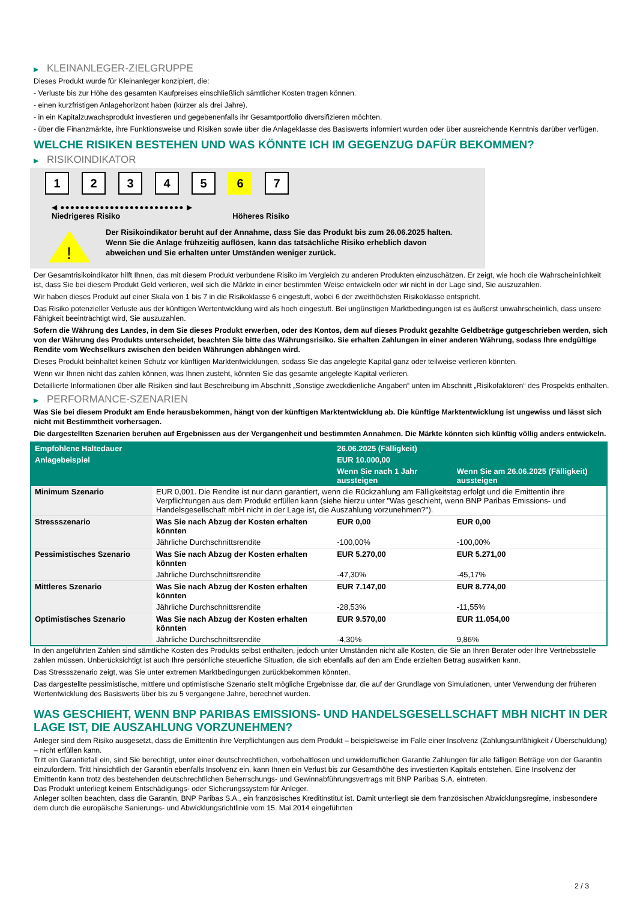▶ KLEINANLEGER-ZIELGRUPPE
Dieses Produkt wurde für Kleinanleger konzipiert, die:
- Verluste bis zur Höhe des gesamten Kaufpreises einschließlich sämtlicher Kosten tragen können.
- einen kurzfristigen Anlagehorizont haben (kürzer als drei Jahre).
- in ein Kapitalzuwachsprodukt investieren und gegebenenfalls ihr Gesamtportfolio diversifizieren möchten.
- über die Finanzmärkte, ihre Funktionsweise und Risiken sowie über die Anlageklasse des Basiswerts informiert wurden oder über ausreichende Kenntnis darüber verfügen.
WELCHE RISIKEN BESTEHEN UND WAS KÖNNTE ICH IM GEGENZUG DAFÜR BEKOMMEN?
▶ RISIKOINDIKATOR
1 2 3 4 5 6 7
◀ ●●●●●●●●●●●●●●●●●●●●●●●●● ▶
Niedrigeres Risiko Höheres Risiko
!
Der Risikoindikator beruht auf der Annahme, dass Sie das Produkt bis zum 26.06.2025 halten.
Wenn Sie die Anlage frühzeitig auflösen, kann das tatsächliche Risiko erheblich davon abweichen und Sie erhalten unter Umständen weniger zurück.
Der Gesamtrisikoindikator hilft Ihnen, das mit diesem Produkt verbundene Risiko im Vergleich zu anderen Produkten einzuschätzen. Er zeigt, wie hoch die Wahrscheinlichkeit ist, dass Sie bei diesem Produkt Geld verlieren, weil sich die Märkte in einer bestimmten Weise entwickeln oder wir nicht in der Lage sind, Sie auszuzahlen.
Wir haben dieses Produkt auf einer Skala von 1 bis 7 in die Risikoklasse 6 eingestuft, wobei 6 der zweithöchsten Risikoklasse entspricht.
Das Risiko potenzieller Verluste aus der künftigen Wertentwicklung wird als hoch eingestuft. Bei ungünstigen Marktbedingungen ist es äußerst unwahrscheinlich, dass unsere Fähigkeit beeinträchtigt wird, Sie auszuzahlen.
Sofern die Währung des Landes, in dem Sie dieses Produkt erwerben, oder des Kontos, dem auf dieses Produkt gezahlte Geldbeträge gutgeschrieben werden, sich von der Währung des Produkts unterscheidet, beachten Sie bitte das Währungsrisiko. Sie erhalten Zahlungen in einer anderen Währung, sodass Ihre endgültige Rendite vom Wechselkurs zwischen den beiden Währungen abhängen wird.
Dieses Produkt beinhaltet keinen Schutz vor künftigen Marktentwicklungen, sodass Sie das angelegte Kapital ganz oder teilweise verlieren könnten.
Wenn wir Ihnen nicht das zahlen können, was Ihnen zusteht, könnten Sie das gesamte angelegte Kapital verlieren.
Detaillierte Informationen über alle Risiken sind laut Beschreibung im Abschnitt „Sonstige zweckdienliche Angaben“ unten im Abschnitt „Risikofaktoren“ des Prospekts enthalten.
▶ PERFORMANCE-SZENARIEN
Was Sie bei diesem Produkt am Ende herausbekommen, hängt von der künftigen Marktentwicklung ab. Die künftige Marktentwicklung ist ungewiss und lässt sich nicht mit Bestimmtheit vorhersagen.
Die dargestellten Szenarien beruhen auf Ergebnissen aus der Vergangenheit und bestimmten Annahmen. Die Märkte könnten sich künftig völlig anders entwickeln.
| Empfohlene Haltedauer | | 26.06.2025 (Fälligkeit) | |
| --- | --- | --- | --- |
| Anlagebeispiel | | EUR 10.000,00 | |
| | | Wenn Sie nach 1 Jahr aussteigen | Wenn Sie am 26.06.2025 (Fälligkeit) aussteigen |
| Minimum Szenario | EUR 0,001. Die Rendite ist nur dann garantiert, wenn die Rückzahlung am Fälligkeitstag erfolgt und die Emittentin ihre Verpflichtungen aus dem Produkt erfüllen kann (siehe hierzu unter "Was geschieht, wenn BNP Paribas Emissions- und Handelsgesellschaft mbH nicht in der Lage ist, die Auszahlung vorzunehmen?"). | | |
| Stressszenario | Was Sie nach Abzug der Kosten erhalten könnten | EUR 0,00 | EUR 0,00 |
| | Jährliche Durchschnittsrendite | -100,00% | -100,00% |
| Pessimistisches Szenario | Was Sie nach Abzug der Kosten erhalten könnten | EUR 5.270,00 | EUR 5.271,00 |
| | Jährliche Durchschnittsrendite | -47,30% | -45,17% |
| Mittleres Szenario | Was Sie nach Abzug der Kosten erhalten könnten | EUR 7.147,00 | EUR 8.774,00 |
| | Jährliche Durchschnittsrendite | -28,53% | -11,55% |
| Optimistisches Szenario | Was Sie nach Abzug der Kosten erhalten könnten | EUR 9.570,00 | EUR 11.054,00 |
| | Jährliche Durchschnittsrendite | -4,30% | 9,86% |
In den angeführten Zahlen sind sämtliche Kosten des Produkts selbst enthalten, jedoch unter Umständen nicht alle Kosten, die Sie an Ihren Berater oder Ihre Vertriebsstelle zahlen müssen. Unberücksichtigt ist auch Ihre persönliche steuerliche Situation, die sich ebenfalls auf den am Ende erzielten Betrag auswirken kann.
Das Stressszenario zeigt, was Sie unter extremen Marktbedingungen zurückbekommen könnten.
Das dargestellte pessimistische, mittlere und optimistische Szenario stellt mögliche Ergebnisse dar, die auf der Grundlage von Simulationen, unter Verwendung der früheren Wertentwicklung des Basiswerts über bis zu 5 vergangene Jahre, berechnet wurden.
WAS GESCHIEHT, WENN BNP PARIBAS EMISSIONS- UND HANDELSGESELLSCHAFT MBH NICHT IN DER LAGE IST, DIE AUSZAHLUNG VORZUNEHMEN?
Anleger sind dem Risiko ausgesetzt, dass die Emittentin ihre Verpflichtungen aus dem Produkt – beispielsweise im Falle einer Insolvenz (Zahlungsunfähigkeit / Überschuldung) – nicht erfüllen kann.
Tritt ein Garantiefall ein, sind Sie berechtigt, unter einer deutschrechtlichen, vorbehaltlosen und unwiderruflichen Garantie Zahlungen für alle fälligen Beträge von der Garantin einzufordern. Tritt hinsichtlich der Garantin ebenfalls Insolvenz ein, kann Ihnen ein Verlust bis zur Gesamthöhe des investierten Kapitals entstehen. Eine Insolvenz der Emittentin kann trotz des bestehenden deutschrechtlichen Beherrschungs- und Gewinnabführungsvertrags mit BNP Paribas S.A. eintreten.
Das Produkt unterliegt keinem Entschädigungs- oder Sicherungssystem für Anleger.
Anleger sollten beachten, dass die Garantin, BNP Paribas S.A., ein französisches Kreditinstitut ist. Damit unterliegt sie dem französischen Abwicklungsregime, insbesondere dem durch die europäische Sanierungs- und Abwicklungsrichtlinie vom 15. Mai 2014 eingeführten
2 / 3